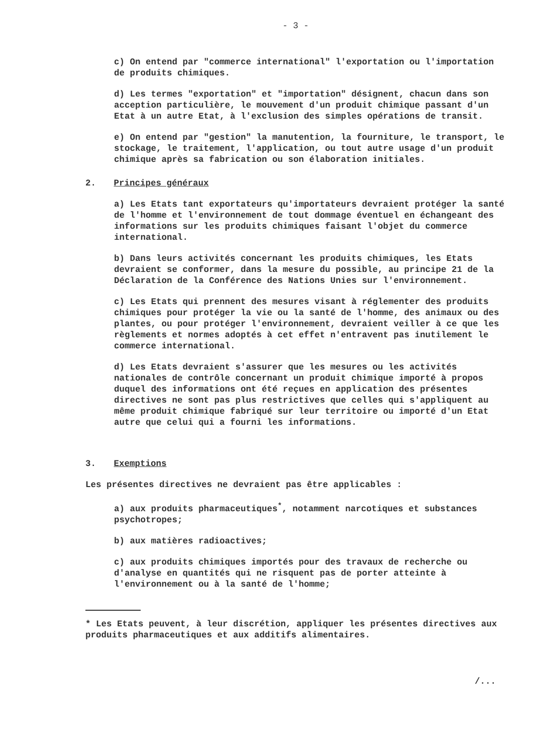- 3 -
c) On entend par "commerce international" l'exportation ou l'importation de produits chimiques.
d) Les termes "exportation" et "importation" désignent, chacun dans son acception particulière, le mouvement d'un produit chimique passant d'un Etat à un autre Etat, à l'exclusion des simples opérations de transit.
e) On entend par "gestion" la manutention, la fourniture, le transport, le stockage, le traitement, l'application, ou tout autre usage d'un produit chimique après sa fabrication ou son élaboration initiales.
2. Principes généraux
a) Les Etats tant exportateurs qu'importateurs devraient protéger la santé de l'homme et l'environnement de tout dommage éventuel en échangeant des informations sur les produits chimiques faisant l'objet du commerce international.
b) Dans leurs activités concernant les produits chimiques, les Etats devraient se conformer, dans la mesure du possible, au principe 21 de la Déclaration de la Conférence des Nations Unies sur l'environnement.
c) Les Etats qui prennent des mesures visant à réglementer des produits chimiques pour protéger la vie ou la santé de l'homme, des animaux ou des plantes, ou pour protéger l'environnement, devraient veiller à ce que les règlements et normes adoptés à cet effet n'entravent pas inutilement le commerce international.
d) Les Etats devraient s'assurer que les mesures ou les activités nationales de contrôle concernant un produit chimique importé à propos duquel des informations ont été reçues en application des présentes directives ne sont pas plus restrictives que celles qui s'appliquent au même produit chimique fabriqué sur leur territoire ou importé d'un Etat autre que celui qui a fourni les informations.
3. Exemptions
Les présentes directives ne devraient pas être applicables :
a) aux produits pharmaceutiques<sup>*</sup>, notamment narcotiques et substances psychotropes;
b) aux matières radioactives;
c) aux produits chimiques importés pour des travaux de recherche ou d'analyse en quantités qui ne risquent pas de porter atteinte à l'environnement ou à la santé de l'homme;
* Les Etats peuvent, à leur discrétion, appliquer les présentes directives aux produits pharmaceutiques et aux additifs alimentaires.
/...